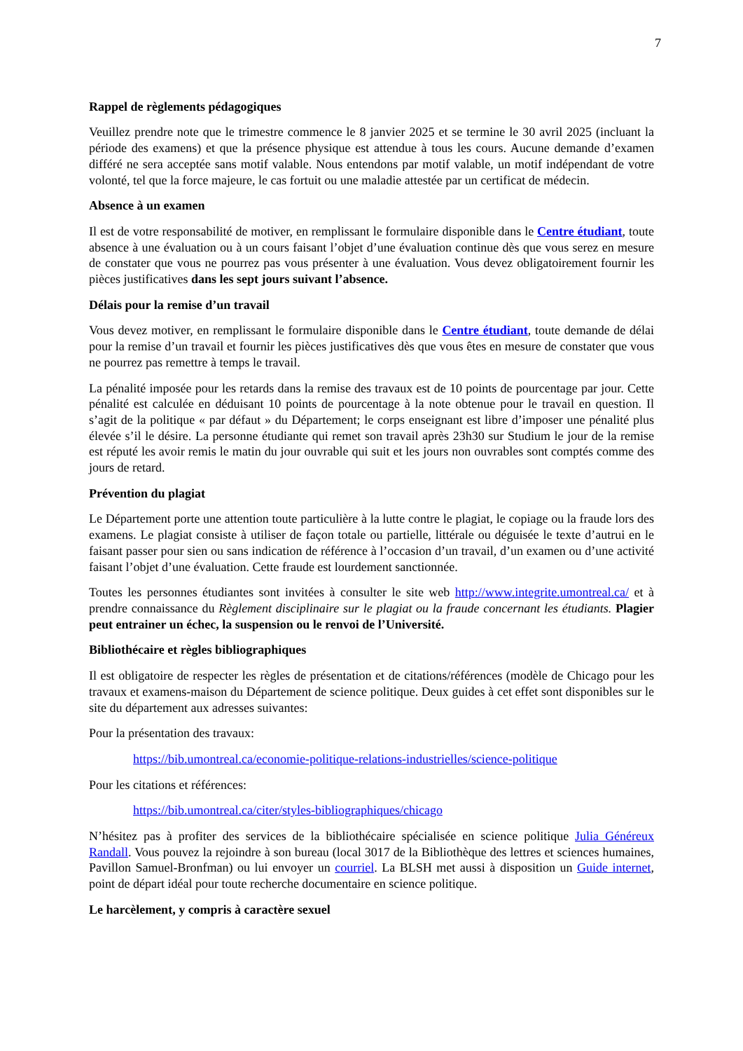7
Rappel de règlements pédagogiques
Veuillez prendre note que le trimestre commence le 8 janvier 2025 et se termine le 30 avril 2025 (incluant la période des examens) et que la présence physique est attendue à tous les cours. Aucune demande d’examen différé ne sera acceptée sans motif valable. Nous entendons par motif valable, un motif indépendant de votre volonté, tel que la force majeure, le cas fortuit ou une maladie attestée par un certificat de médecin.
Absence à un examen
Il est de votre responsabilité de motiver, en remplissant le formulaire disponible dans le Centre étudiant, toute absence à une évaluation ou à un cours faisant l’objet d’une évaluation continue dès que vous serez en mesure de constater que vous ne pourrez pas vous présenter à une évaluation. Vous devez obligatoirement fournir les pièces justificatives dans les sept jours suivant l’absence.
Délais pour la remise d’un travail
Vous devez motiver, en remplissant le formulaire disponible dans le Centre étudiant, toute demande de délai pour la remise d’un travail et fournir les pièces justificatives dès que vous êtes en mesure de constater que vous ne pourrez pas remettre à temps le travail.
La pénalité imposée pour les retards dans la remise des travaux est de 10 points de pourcentage par jour. Cette pénalité est calculée en déduisant 10 points de pourcentage à la note obtenue pour le travail en question. Il s’agit de la politique « par défaut » du Département; le corps enseignant est libre d’imposer une pénalité plus élevée s’il le désire. La personne étudiante qui remet son travail après 23h30 sur Studium le jour de la remise est réputé les avoir remis le matin du jour ouvrable qui suit et les jours non ouvrables sont comptés comme des jours de retard.
Prévention du plagiat
Le Département porte une attention toute particulière à la lutte contre le plagiat, le copiage ou la fraude lors des examens. Le plagiat consiste à utiliser de façon totale ou partielle, littérale ou déguisée le texte d’autrui en le faisant passer pour sien ou sans indication de référence à l’occasion d’un travail, d’un examen ou d’une activité faisant l’objet d’une évaluation. Cette fraude est lourdement sanctionnée.
Toutes les personnes étudiantes sont invitées à consulter le site web http://www.integrite.umontreal.ca/ et à prendre connaissance du Règlement disciplinaire sur le plagiat ou la fraude concernant les étudiants. Plagier peut entrainer un échec, la suspension ou le renvoi de l’Université.
Bibliothécaire et règles bibliographiques
Il est obligatoire de respecter les règles de présentation et de citations/références (modèle de Chicago pour les travaux et examens-maison du Département de science politique. Deux guides à cet effet sont disponibles sur le site du département aux adresses suivantes:
Pour la présentation des travaux:
https://bib.umontreal.ca/economie-politique-relations-industrielles/science-politique
Pour les citations et références:
https://bib.umontreal.ca/citer/styles-bibliographiques/chicago
N’hésitez pas à profiter des services de la bibliothécaire spécialisée en science politique Julia Généreux Randall. Vous pouvez la rejoindre à son bureau (local 3017 de la Bibliothèque des lettres et sciences humaines, Pavillon Samuel-Bronfman) ou lui envoyer un courriel. La BLSH met aussi à disposition un Guide internet, point de départ idéal pour toute recherche documentaire en science politique.
Le harcèlement, y compris à caractère sexuel